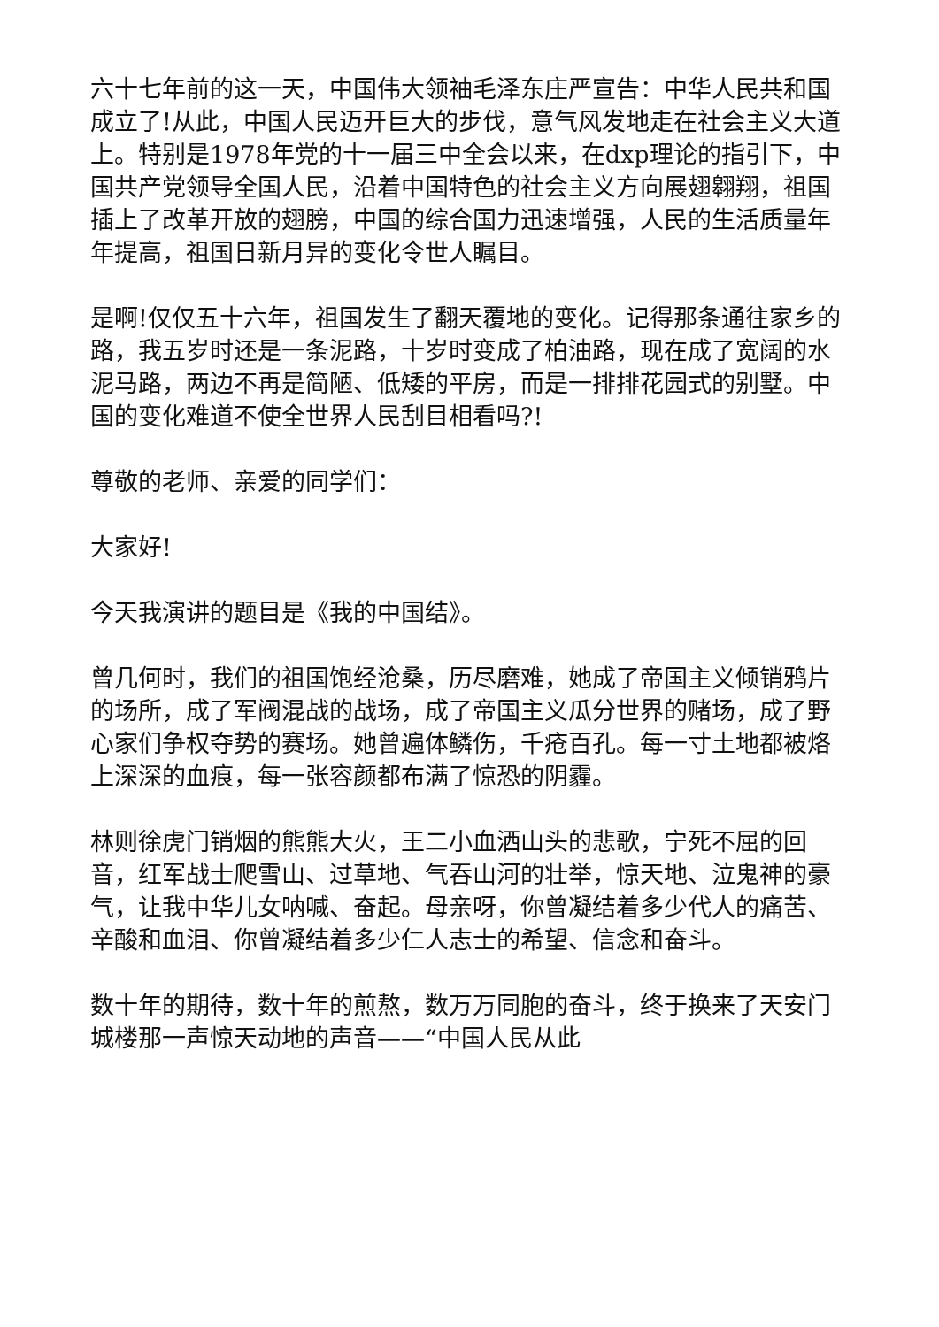六十七年前的这一天，中国伟大领袖毛泽东庄严宣告：中华人民共和国成立了!从此，中国人民迈开巨大的步伐，意气风发地走在社会主义大道上。特别是1978年党的十一届三中全会以来，在dxp理论的指引下，中国共产党领导全国人民，沿着中国特色的社会主义方向展翅翱翔，祖国插上了改革开放的翅膀，中国的综合国力迅速增强，人民的生活质量年年提高，祖国日新月异的变化令世人瞩目。
是啊!仅仅五十六年，祖国发生了翻天覆地的变化。记得那条通往家乡的路，我五岁时还是一条泥路，十岁时变成了柏油路，现在成了宽阔的水泥马路，两边不再是简陋、低矮的平房，而是一排排花园式的别墅。中国的变化难道不使全世界人民刮目相看吗?!
尊敬的老师、亲爱的同学们：
大家好!
今天我演讲的题目是《我的中国结》。
曾几何时，我们的祖国饱经沧桑，历尽磨难，她成了帝国主义倾销鸦片的场所，成了军阀混战的战场，成了帝国主义瓜分世界的赌场，成了野心家们争权夺势的赛场。她曾遍体鳞伤，千疮百孔。每一寸土地都被烙上深深的血痕，每一张容颜都布满了惊恐的阴霾。
林则徐虎门销烟的熊熊大火，王二小血洒山头的悲歌，宁死不屈的回音，红军战士爬雪山、过草地、气吞山河的壮举，惊天地、泣鬼神的豪气，让我中华儿女呐喊、奋起。母亲呀，你曾凝结着多少代人的痛苦、辛酸和血泪、你曾凝结着多少仁人志士的希望、信念和奋斗。
数十年的期待，数十年的煎熬，数万万同胞的奋斗，终于换来了天安门城楼那一声惊天动地的声音——“中国人民从此